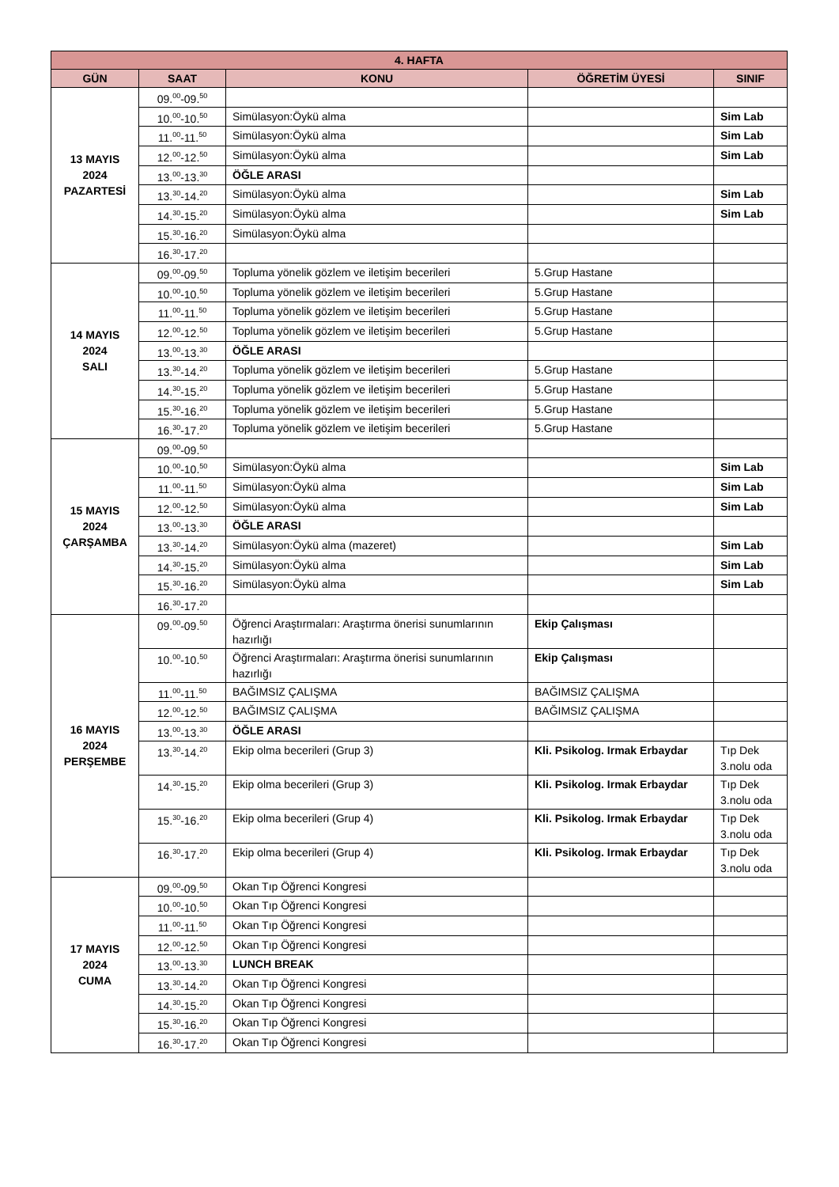| 4. HAFTA | | | | |
| --- | --- | --- | --- | --- |
| GÜN | SAAT | KONU | ÖĞRETİM ÜYESİ | SINIF |
| 13 MAYIS 2024 PAZARTESİ | 09.<sup>00</sup>-09.<sup>50</sup> | | | |
| | 10.<sup>00</sup>-10.<sup>50</sup> | Simülasyon:Öykü alma | | Sim Lab |
| | 11.<sup>00</sup>-11.<sup>50</sup> | Simülasyon:Öykü alma | | Sim Lab |
| | 12.<sup>00</sup>-12.<sup>50</sup> | Simülasyon:Öykü alma | | Sim Lab |
| | 13.<sup>00</sup>-13.<sup>30</sup> | ÖĞLE ARASI | | |
| | 13.<sup>30</sup>-14.<sup>20</sup> | Simülasyon:Öykü alma | | Sim Lab |
| | 14.<sup>30</sup>-15.<sup>20</sup> | Simülasyon:Öykü alma | | Sim Lab |
| | 15.<sup>30</sup>-16.<sup>20</sup> | Simülasyon:Öykü alma | | |
| | 16.<sup>30</sup>-17.<sup>20</sup> | | | |
| 14 MAYIS 2024 SALI | 09.<sup>00</sup>-09.<sup>50</sup> | Topluma yönelik gözlem ve iletişim becerileri | 5.Grup Hastane | |
| | 10.<sup>00</sup>-10.<sup>50</sup> | Topluma yönelik gözlem ve iletişim becerileri | 5.Grup Hastane | |
| | 11.<sup>00</sup>-11.<sup>50</sup> | Topluma yönelik gözlem ve iletişim becerileri | 5.Grup Hastane | |
| | 12.<sup>00</sup>-12.<sup>50</sup> | Topluma yönelik gözlem ve iletişim becerileri | 5.Grup Hastane | |
| | 13.<sup>00</sup>-13.<sup>30</sup> | ÖĞLE ARASI | | |
| | 13.<sup>30</sup>-14.<sup>20</sup> | Topluma yönelik gözlem ve iletişim becerileri | 5.Grup Hastane | |
| | 14.<sup>30</sup>-15.<sup>20</sup> | Topluma yönelik gözlem ve iletişim becerileri | 5.Grup Hastane | |
| | 15.<sup>30</sup>-16.<sup>20</sup> | Topluma yönelik gözlem ve iletişim becerileri | 5.Grup Hastane | |
| | 16.<sup>30</sup>-17.<sup>20</sup> | Topluma yönelik gözlem ve iletişim becerileri | 5.Grup Hastane | |
| 15 MAYIS 2024 ÇARŞAMBA | 09.<sup>00</sup>-09.<sup>50</sup> | | | |
| | 10.<sup>00</sup>-10.<sup>50</sup> | Simülasyon:Öykü alma | | Sim Lab |
| | 11.<sup>00</sup>-11.<sup>50</sup> | Simülasyon:Öykü alma | | Sim Lab |
| | 12.<sup>00</sup>-12.<sup>50</sup> | Simülasyon:Öykü alma | | Sim Lab |
| | 13.<sup>00</sup>-13.<sup>30</sup> | ÖĞLE ARASI | | |
| | 13.<sup>30</sup>-14.<sup>20</sup> | Simülasyon:Öykü alma (mazeret) | | Sim Lab |
| | 14.<sup>30</sup>-15.<sup>20</sup> | Simülasyon:Öykü alma | | Sim Lab |
| | 15.<sup>30</sup>-16.<sup>20</sup> | Simülasyon:Öykü alma | | Sim Lab |
| | 16.<sup>30</sup>-17.<sup>20</sup> | | | |
| 16 MAYIS 2024 PERŞEMBE | 09.<sup>00</sup>-09.<sup>50</sup> | Öğrenci Araştırmaları: Araştırma önerisi sunumlarının hazırlığı | Ekip Çalışması | |
| | 10.<sup>00</sup>-10.<sup>50</sup> | Öğrenci Araştırmaları: Araştırma önerisi sunumlarının hazırlığı | Ekip Çalışması | |
| | 11.<sup>00</sup>-11.<sup>50</sup> | BAĞIMSIZ ÇALIŞMA | BAĞIMSIZ ÇALIŞMA | |
| | 12.<sup>00</sup>-12.<sup>50</sup> | BAĞIMSIZ ÇALIŞMA | BAĞIMSIZ ÇALIŞMA | |
| | 13.<sup>00</sup>-13.<sup>30</sup> | ÖĞLE ARASI | | |
| | 13.<sup>30</sup>-14.<sup>20</sup> | Ekip olma becerileri (Grup 3) | Kli. Psikolog. Irmak Erbaydar | Tıp Dek 3.nolu oda |
| | 14.<sup>30</sup>-15.<sup>20</sup> | Ekip olma becerileri (Grup 3) | Kli. Psikolog. Irmak Erbaydar | Tıp Dek 3.nolu oda |
| | 15.<sup>30</sup>-16.<sup>20</sup> | Ekip olma becerileri (Grup 4) | Kli. Psikolog. Irmak Erbaydar | Tıp Dek 3.nolu oda |
| | 16.<sup>30</sup>-17.<sup>20</sup> | Ekip olma becerileri (Grup 4) | Kli. Psikolog. Irmak Erbaydar | Tıp Dek 3.nolu oda |
| 17 MAYIS 2024 CUMA | 09.<sup>00</sup>-09.<sup>50</sup> | Okan Tıp Öğrenci Kongresi | | |
| | 10.<sup>00</sup>-10.<sup>50</sup> | Okan Tıp Öğrenci Kongresi | | |
| | 11.<sup>00</sup>-11.<sup>50</sup> | Okan Tıp Öğrenci Kongresi | | |
| | 12.<sup>00</sup>-12.<sup>50</sup> | Okan Tıp Öğrenci Kongresi | | |
| | 13.<sup>00</sup>-13.<sup>30</sup> | LUNCH BREAK | | |
| | 13.<sup>30</sup>-14.<sup>20</sup> | Okan Tıp Öğrenci Kongresi | | |
| | 14.<sup>30</sup>-15.<sup>20</sup> | Okan Tıp Öğrenci Kongresi | | |
| | 15.<sup>30</sup>-16.<sup>20</sup> | Okan Tıp Öğrenci Kongresi | | |
| | 16.<sup>30</sup>-17.<sup>20</sup> | Okan Tıp Öğrenci Kongresi | | |